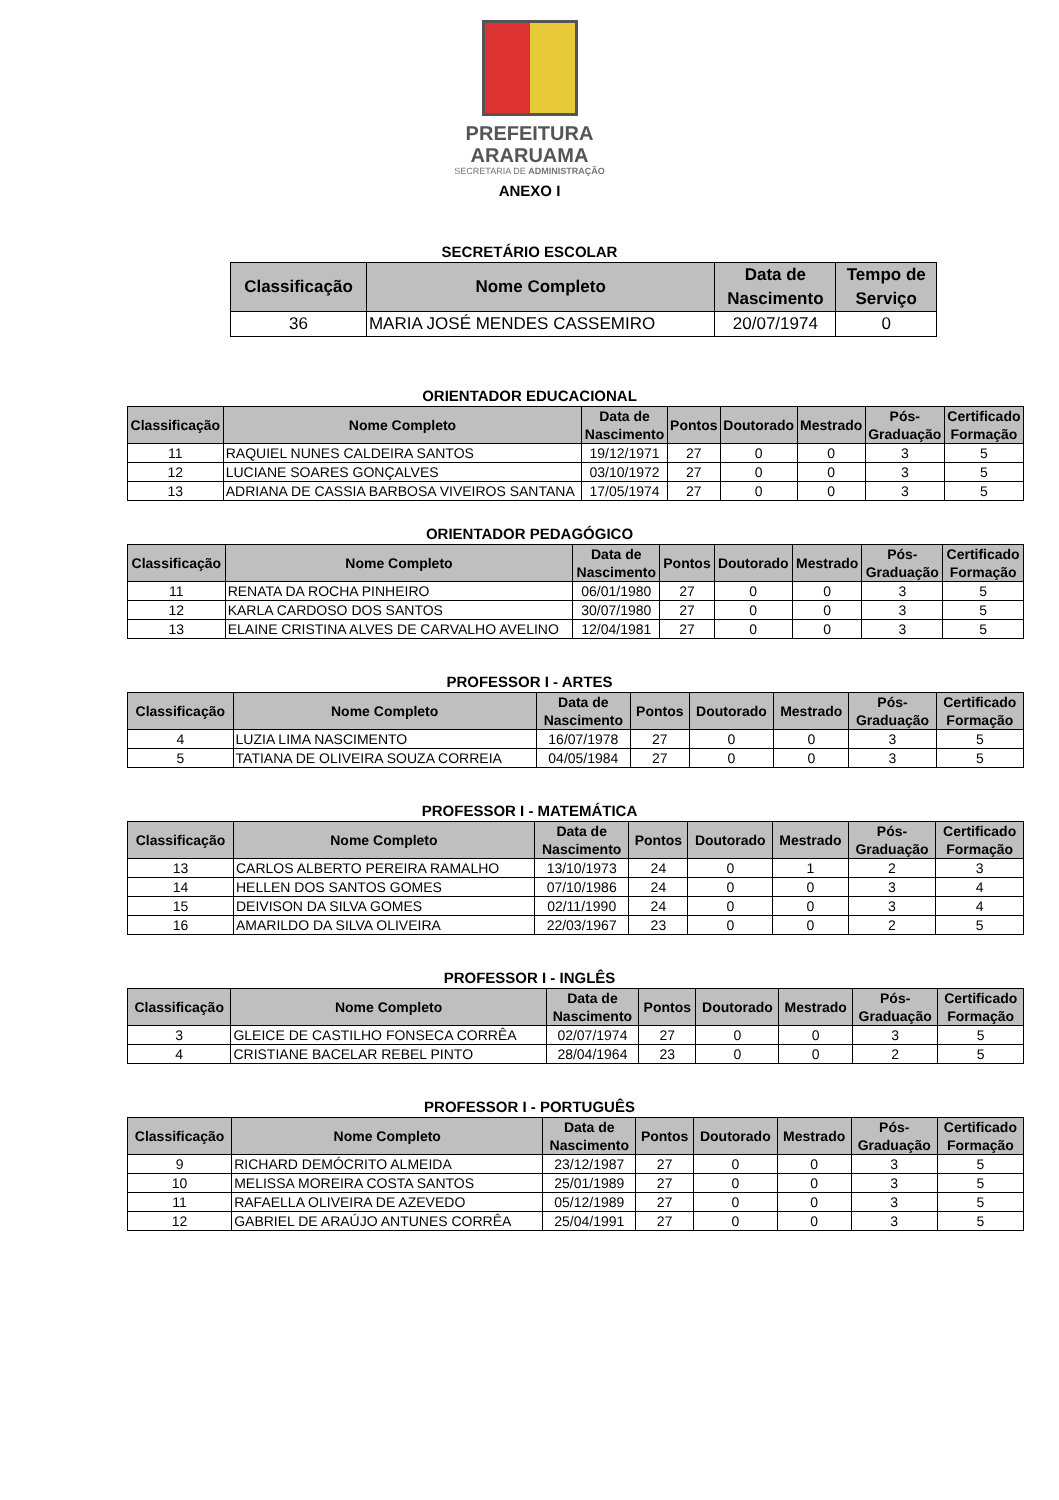PREFEITURA
ARARUAMA
SECRETARIA DE ADMINISTRAÇÃO
ANEXO I
SECRETÁRIO ESCOLAR
| Classificação | Nome Completo | Data de Nascimento | Tempo de Serviço |
| --- | --- | --- | --- |
| 36 | MARIA JOSÉ MENDES CASSEMIRO | 20/07/1974 | 0 |
ORIENTADOR EDUCACIONAL
| Classificação | Nome Completo | Data de Nascimento | Pontos | Doutorado | Mestrado | Pós- Graduação | Certificado Formação |
| --- | --- | --- | --- | --- | --- | --- | --- |
| 11 | RAQUIEL NUNES CALDEIRA SANTOS | 19/12/1971 | 27 | 0 | 0 | 3 | 5 |
| 12 | LUCIANE SOARES GONÇALVES | 03/10/1972 | 27 | 0 | 0 | 3 | 5 |
| 13 | ADRIANA DE CASSIA BARBOSA VIVEIROS SANTANA | 17/05/1974 | 27 | 0 | 0 | 3 | 5 |
ORIENTADOR PEDAGÓGICO
| Classificação | Nome Completo | Data de Nascimento | Pontos | Doutorado | Mestrado | Pós- Graduação | Certificado Formação |
| --- | --- | --- | --- | --- | --- | --- | --- |
| 11 | RENATA DA ROCHA PINHEIRO | 06/01/1980 | 27 | 0 | 0 | 3 | 5 |
| 12 | KARLA CARDOSO DOS SANTOS | 30/07/1980 | 27 | 0 | 0 | 3 | 5 |
| 13 | ELAINE CRISTINA ALVES DE CARVALHO AVELINO | 12/04/1981 | 27 | 0 | 0 | 3 | 5 |
PROFESSOR I - ARTES
| Classificação | Nome Completo | Data de Nascimento | Pontos | Doutorado | Mestrado | Pós- Graduação | Certificado Formação |
| --- | --- | --- | --- | --- | --- | --- | --- |
| 4 | LUZIA LIMA NASCIMENTO | 16/07/1978 | 27 | 0 | 0 | 3 | 5 |
| 5 | TATIANA DE OLIVEIRA SOUZA CORREIA | 04/05/1984 | 27 | 0 | 0 | 3 | 5 |
PROFESSOR I - MATEMÁTICA
| Classificação | Nome Completo | Data de Nascimento | Pontos | Doutorado | Mestrado | Pós- Graduação | Certificado Formação |
| --- | --- | --- | --- | --- | --- | --- | --- |
| 13 | CARLOS ALBERTO PEREIRA RAMALHO | 13/10/1973 | 24 | 0 | 1 | 2 | 3 |
| 14 | HELLEN DOS SANTOS GOMES | 07/10/1986 | 24 | 0 | 0 | 3 | 4 |
| 15 | DEIVISON DA SILVA GOMES | 02/11/1990 | 24 | 0 | 0 | 3 | 4 |
| 16 | AMARILDO DA SILVA OLIVEIRA | 22/03/1967 | 23 | 0 | 0 | 2 | 5 |
PROFESSOR I - INGLÊS
| Classificação | Nome Completo | Data de Nascimento | Pontos | Doutorado | Mestrado | Pós- Graduação | Certificado Formação |
| --- | --- | --- | --- | --- | --- | --- | --- |
| 3 | GLEICE DE CASTILHO FONSECA CORRÊA | 02/07/1974 | 27 | 0 | 0 | 3 | 5 |
| 4 | CRISTIANE BACELAR REBEL PINTO | 28/04/1964 | 23 | 0 | 0 | 2 | 5 |
PROFESSOR I - PORTUGUÊS
| Classificação | Nome Completo | Data de Nascimento | Pontos | Doutorado | Mestrado | Pós- Graduação | Certificado Formação |
| --- | --- | --- | --- | --- | --- | --- | --- |
| 9 | RICHARD DEMÓCRITO ALMEIDA | 23/12/1987 | 27 | 0 | 0 | 3 | 5 |
| 10 | MELISSA MOREIRA COSTA SANTOS | 25/01/1989 | 27 | 0 | 0 | 3 | 5 |
| 11 | RAFAELLA OLIVEIRA DE AZEVEDO | 05/12/1989 | 27 | 0 | 0 | 3 | 5 |
| 12 | GABRIEL DE ARAÚJO ANTUNES CORRÊA | 25/04/1991 | 27 | 0 | 0 | 3 | 5 |